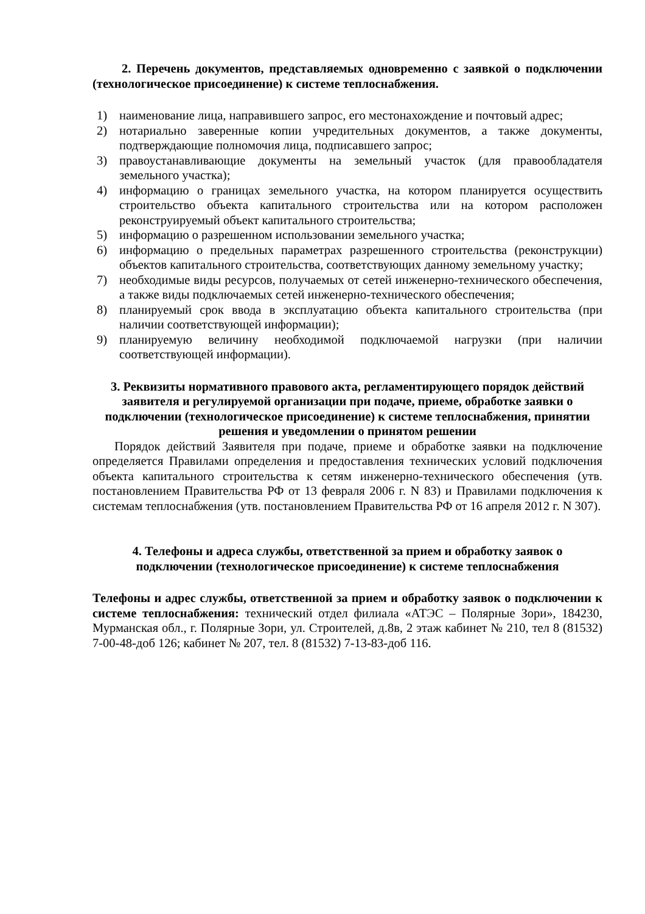2. Перечень документов, представляемых одновременно с заявкой о подключении (технологическое присоединение) к системе теплоснабжения.
1) наименование лица, направившего запрос, его местонахождение и почтовый адрес;
2) нотариально заверенные копии учредительных документов, а также документы, подтверждающие полномочия лица, подписавшего запрос;
3) правоустанавливающие документы на земельный участок (для правообладателя земельного участка);
4) информацию о границах земельного участка, на котором планируется осуществить строительство объекта капитального строительства или на котором расположен реконструируемый объект капитального строительства;
5) информацию о разрешенном использовании земельного участка;
6) информацию о предельных параметрах разрешенного строительства (реконструкции) объектов капитального строительства, соответствующих данному земельному участку;
7) необходимые виды ресурсов, получаемых от сетей инженерно-технического обеспечения, а также виды подключаемых сетей инженерно-технического обеспечения;
8) планируемый срок ввода в эксплуатацию объекта капитального строительства (при наличии соответствующей информации);
9) планируемую величину необходимой подключаемой нагрузки (при наличии соответствующей информации).
3. Реквизиты нормативного правового акта, регламентирующего порядок действий заявителя и регулируемой организации при подаче, приеме, обработке заявки о подключении (технологическое присоединение) к системе теплоснабжения, принятии решения и уведомлении о принятом решении
Порядок действий Заявителя при подаче, приеме и обработке заявки на подключение определяется Правилами определения и предоставления технических условий подключения объекта капитального строительства к сетям инженерно-технического обеспечения (утв. постановлением Правительства РФ от 13 февраля 2006 г. N 83) и Правилами подключения к системам теплоснабжения (утв. постановлением Правительства РФ от 16 апреля 2012 г. N 307).
4. Телефоны и адреса службы, ответственной за прием и обработку заявок о подключении (технологическое присоединение) к системе теплоснабжения
Телефоны и адрес службы, ответственной за прием и обработку заявок о подключении к системе теплоснабжения: технический отдел филиала «АТЭС – Полярные Зори», 184230, Мурманская обл., г. Полярные Зори, ул. Строителей, д.8в, 2 этаж кабинет № 210, тел 8 (81532) 7-00-48-доб 126; кабинет № 207, тел. 8 (81532) 7-13-83-доб 116.